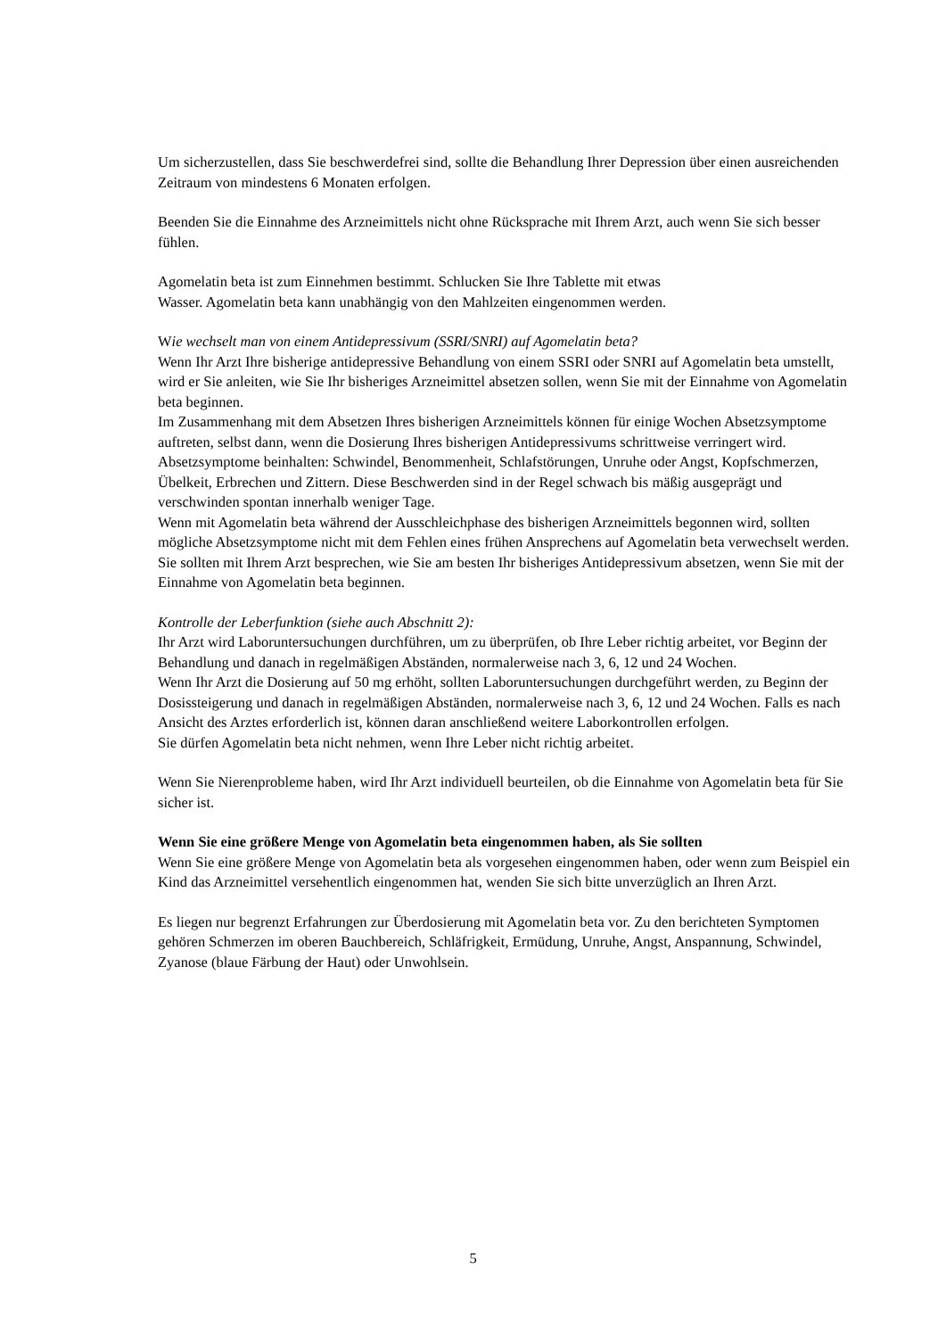Um sicherzustellen, dass Sie beschwerdefrei sind, sollte die Behandlung Ihrer Depression über einen ausreichenden Zeitraum von mindestens 6 Monaten erfolgen.
Beenden Sie die Einnahme des Arzneimittels nicht ohne Rücksprache mit Ihrem Arzt, auch wenn Sie sich besser fühlen.
Agomelatin beta ist zum Einnehmen bestimmt. Schlucken Sie Ihre Tablette mit etwas
Wasser. Agomelatin beta kann unabhängig von den Mahlzeiten eingenommen werden.
Wie wechselt man von einem Antidepressivum (SSRI/SNRI) auf Agomelatin beta?
Wenn Ihr Arzt Ihre bisherige antidepressive Behandlung von einem SSRI oder SNRI auf Agomelatin beta umstellt, wird er Sie anleiten, wie Sie Ihr bisheriges Arzneimittel absetzen sollen, wenn Sie mit der Einnahme von Agomelatin beta beginnen.
Im Zusammenhang mit dem Absetzen Ihres bisherigen Arzneimittels können für einige Wochen Absetzsymptome auftreten, selbst dann, wenn die Dosierung Ihres bisherigen Antidepressivums schrittweise verringert wird.
Absetzsymptome beinhalten: Schwindel, Benommenheit, Schlafstörungen, Unruhe oder Angst, Kopfschmerzen, Übelkeit, Erbrechen und Zittern. Diese Beschwerden sind in der Regel schwach bis mäßig ausgeprägt und verschwinden spontan innerhalb weniger Tage.
Wenn mit Agomelatin beta während der Ausschleichphase des bisherigen Arzneimittels begonnen wird, sollten mögliche Absetzsymptome nicht mit dem Fehlen eines frühen Ansprechens auf Agomelatin beta verwechselt werden.
Sie sollten mit Ihrem Arzt besprechen, wie Sie am besten Ihr bisheriges Antidepressivum absetzen, wenn Sie mit der Einnahme von Agomelatin beta beginnen.
Kontrolle der Leberfunktion (siehe auch Abschnitt 2):
Ihr Arzt wird Laboruntersuchungen durchführen, um zu überprüfen, ob Ihre Leber richtig arbeitet, vor Beginn der Behandlung und danach in regelmäßigen Abständen, normalerweise nach 3, 6, 12 und 24 Wochen.
Wenn Ihr Arzt die Dosierung auf 50 mg erhöht, sollten Laboruntersuchungen durchgeführt werden, zu Beginn der Dosissteigerung und danach in regelmäßigen Abständen, normalerweise nach 3, 6, 12 und 24 Wochen. Falls es nach Ansicht des Arztes erforderlich ist, können daran anschließend weitere Laborkontrollen erfolgen.
Sie dürfen Agomelatin beta nicht nehmen, wenn Ihre Leber nicht richtig arbeitet.
Wenn Sie Nierenprobleme haben, wird Ihr Arzt individuell beurteilen, ob die Einnahme von Agomelatin beta für Sie sicher ist.
Wenn Sie eine größere Menge von Agomelatin beta eingenommen haben, als Sie sollten
Wenn Sie eine größere Menge von Agomelatin beta als vorgesehen eingenommen haben, oder wenn zum Beispiel ein Kind das Arzneimittel versehentlich eingenommen hat, wenden Sie sich bitte unverzüglich an Ihren Arzt.
Es liegen nur begrenzt Erfahrungen zur Überdosierung mit Agomelatin beta vor. Zu den berichteten Symptomen gehören Schmerzen im oberen Bauchbereich, Schläfrigkeit, Ermüdung, Unruhe, Angst, Anspannung, Schwindel, Zyanose (blaue Färbung der Haut) oder Unwohlsein.
5